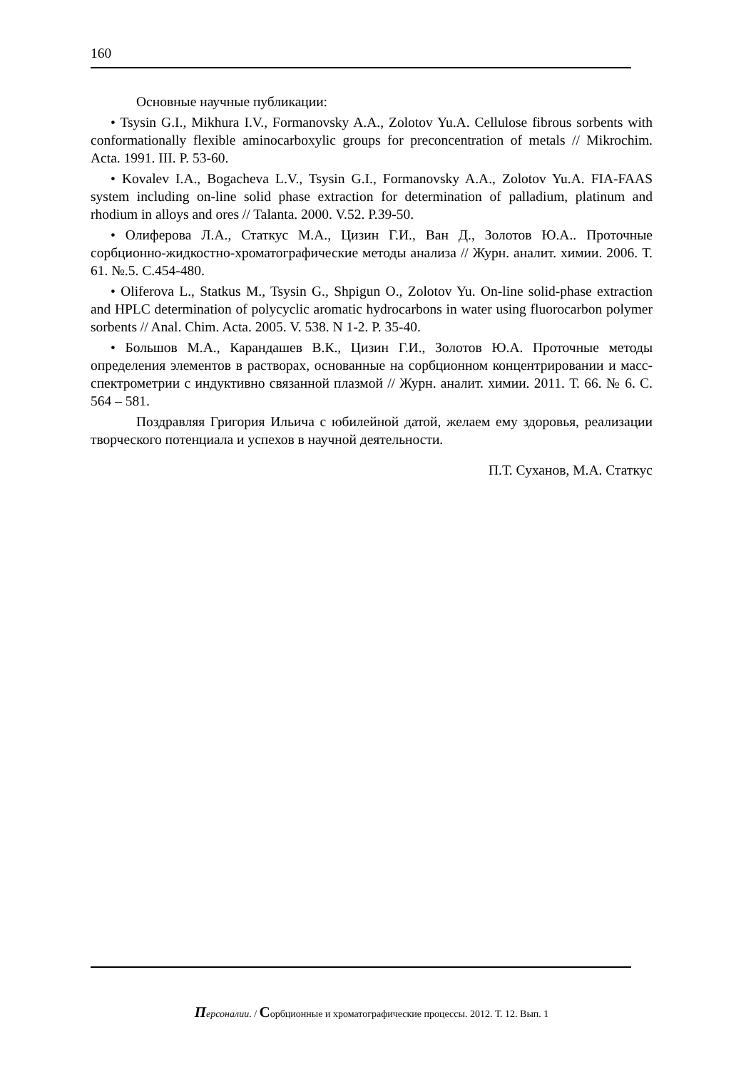160
Основные научные публикации:
• Tsysin G.I., Mikhura I.V., Formanovsky A.A., Zolotov Yu.A. Cellulose fibrous sorbents with conformationally flexible aminocarboxylic groups for preconcentration of metals // Mikrochim. Acta. 1991. III. P. 53-60.
• Kovalev I.A., Bogacheva L.V., Tsysin G.I., Formanovsky A.A., Zolotov Yu.A. FIA-FAAS system including on-line solid phase extraction for determination of palladium, platinum and rhodium in alloys and ores // Talanta. 2000. V.52. P.39-50.
• Олиферова Л.А., Статкус М.А., Цизин Г.И., Ван Д., Золотов Ю.А.. Проточные сорбционно-жидкостно-хроматографические методы анализа // Журн. аналит. химии. 2006. Т. 61. №.5. С.454-480.
• Oliferova L., Statkus M., Tsysin G., Shpigun O., Zolotov Yu. On-line solid-phase extraction and HPLC determination of polycyclic aromatic hydrocarbons in water using fluorocarbon polymer sorbents // Anal. Chim. Acta. 2005. V. 538. N 1-2. P. 35-40.
• Большов М.А., Карандашев В.К., Цизин Г.И., Золотов Ю.А. Проточные методы определения элементов в растворах, основанные на сорбционном концентрировании и масс-спектрометрии с индуктивно связанной плазмой // Журн. аналит. химии. 2011. Т. 66. № 6. С. 564 – 581.
Поздравляя Григория Ильича с юбилейной датой, желаем ему здоровья, реализации творческого потенциала и успехов в научной деятельности.
П.Т. Суханов, М.А. Статкус
Персоналии. / Сорбционные и хроматографические процессы. 2012. Т. 12. Вып. 1